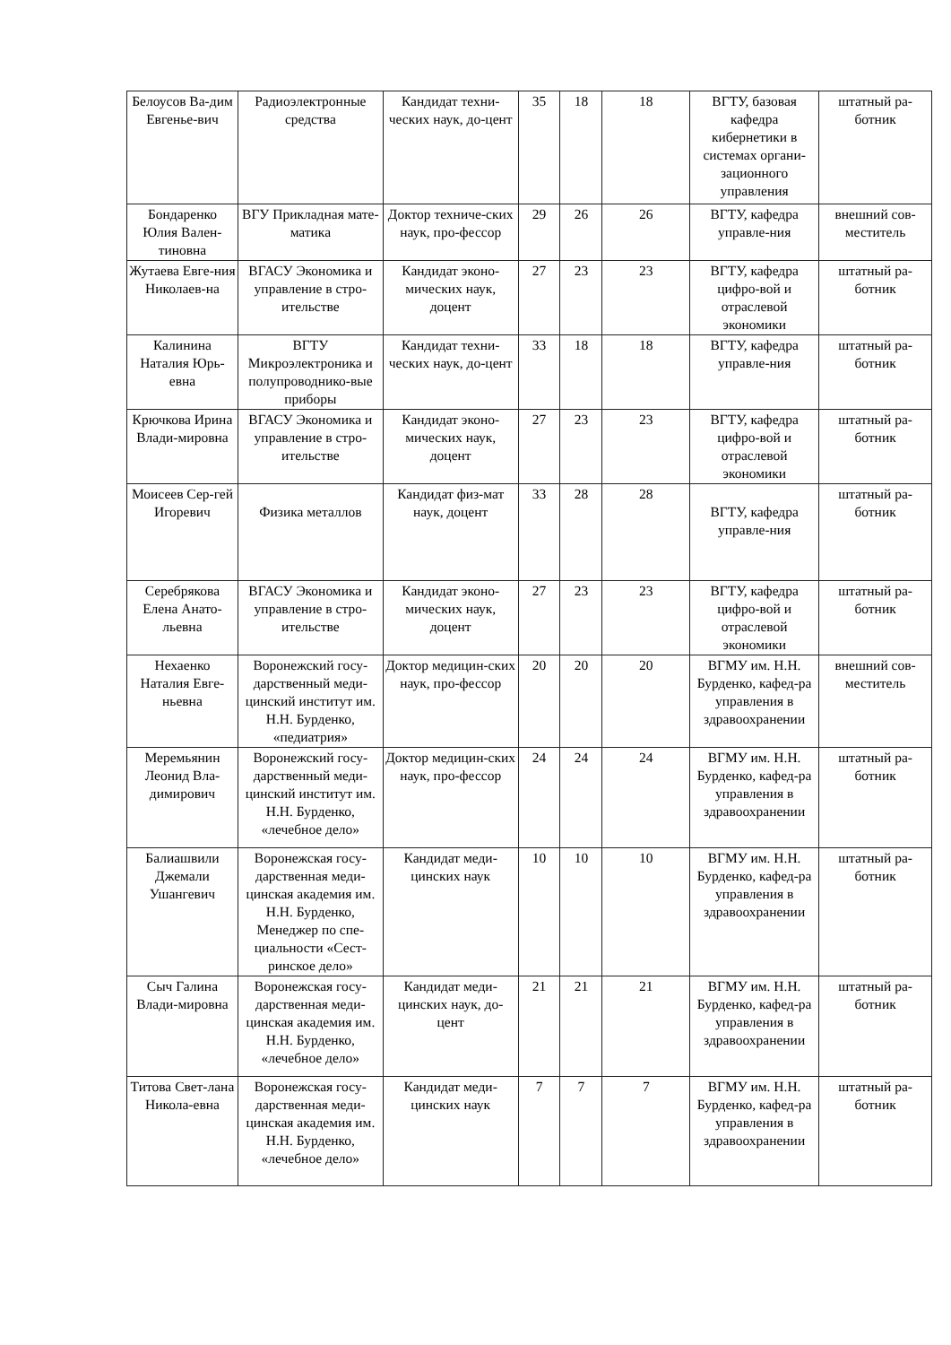| Белоусов Ва-дим Евгенье-вич | Радиоэлектронные средства | Кандидат техни-ческих наук, до-цент | 35 | 18 | 18 | ВГТУ, базовая кафедра кибернетики в системах органи-зационного управления | штатный ра-ботник |
| Бондаренко Юлия Вален-тиновна | ВГУ Прикладная мате-матика | Доктор техниче-ских наук, про-фессор | 29 | 26 | 26 | ВГТУ, кафедра управле-ния | внешний сов-меститель |
| Жутаева Евге-ния Николаев-на | ВГАСУ Экономика и управление в стро-ительстве | Кандидат эконо-мических наук, доцент | 27 | 23 | 23 | ВГТУ, кафедра цифро-вой и отраслевой экономики | штатный ра-ботник |
| Калинина Наталия Юрь-евна | ВГТУ Микроэлектроника и полупроводнико-вые приборы | Кандидат техни-ческих наук, до-цент | 33 | 18 | 18 | ВГТУ, кафедра управле-ния | штатный ра-ботник |
| Крючкова Ирина Влади-мировна | ВГАСУ Экономика и управление в стро-ительстве | Кандидат эконо-мических наук, доцент | 27 | 23 | 23 | ВГТУ, кафедра цифро-вой и отраслевой экономики | штатный ра-ботник |
| Моисеев Сер-гей Игоревич | Физика металлов | Кандидат физ-мат наук, доцент | 33 | 28 | 28 | ВГТУ, кафедра управле-ния | штатный ра-ботник |
| Серебрякова Елена Анато-льевна | ВГАСУ Экономика и управление в стро-ительстве | Кандидат эконо-мических наук, доцент | 27 | 23 | 23 | ВГТУ, кафедра цифро-вой и отраслевой экономики | штатный ра-ботник |
| Нехаенко Наталия Евге-ньевна | Воронежский госу-дарственный меди-цинский институт им. Н.Н. Бурденко, «педиатрия» | Доктор медицин-ских наук, про-фессор | 20 | 20 | 20 | ВГМУ им. Н.Н. Бурденко, кафед-ра управления в здравоохранении | внешний сов-меститель |
| Меремьянин Леонид Вла-димирович | Воронежский госу-дарственный меди-цинский институт им. Н.Н. Бурденко, «лечебное дело» | Доктор медицин-ских наук, про-фессор | 24 | 24 | 24 | ВГМУ им. Н.Н. Бурденко, кафед-ра управления в здравоохранении | штатный ра-ботник |
| Балиашвили Джемали Ушангевич | Воронежская госу-дарственная меди-цинская академия им. Н.Н. Бурденко, Менеджер по спе-циальности «Сест-ринское дело» | Кандидат меди-цинских наук | 10 | 10 | 10 | ВГМУ им. Н.Н. Бурденко, кафед-ра управления в здравоохранении | штатный ра-ботник |
| Сыч Галина Влади-мировна | Воронежская госу-дарственная меди-цинская академия им. Н.Н. Бурденко, «лечебное дело» | Кандидат меди-цинских наук, до-цент | 21 | 21 | 21 | ВГМУ им. Н.Н. Бурденко, кафед-ра управления в здравоохранении | штатный ра-ботник |
| Титова Свет-лана Никола-евна | Воронежская госу-дарственная меди-цинская академия им. Н.Н. Бурденко, «лечебное дело» | Кандидат меди-цинских наук | 7 | 7 | 7 | ВГМУ им. Н.Н. Бурденко, кафед-ра управления в здравоохранении | штатный ра-ботник |